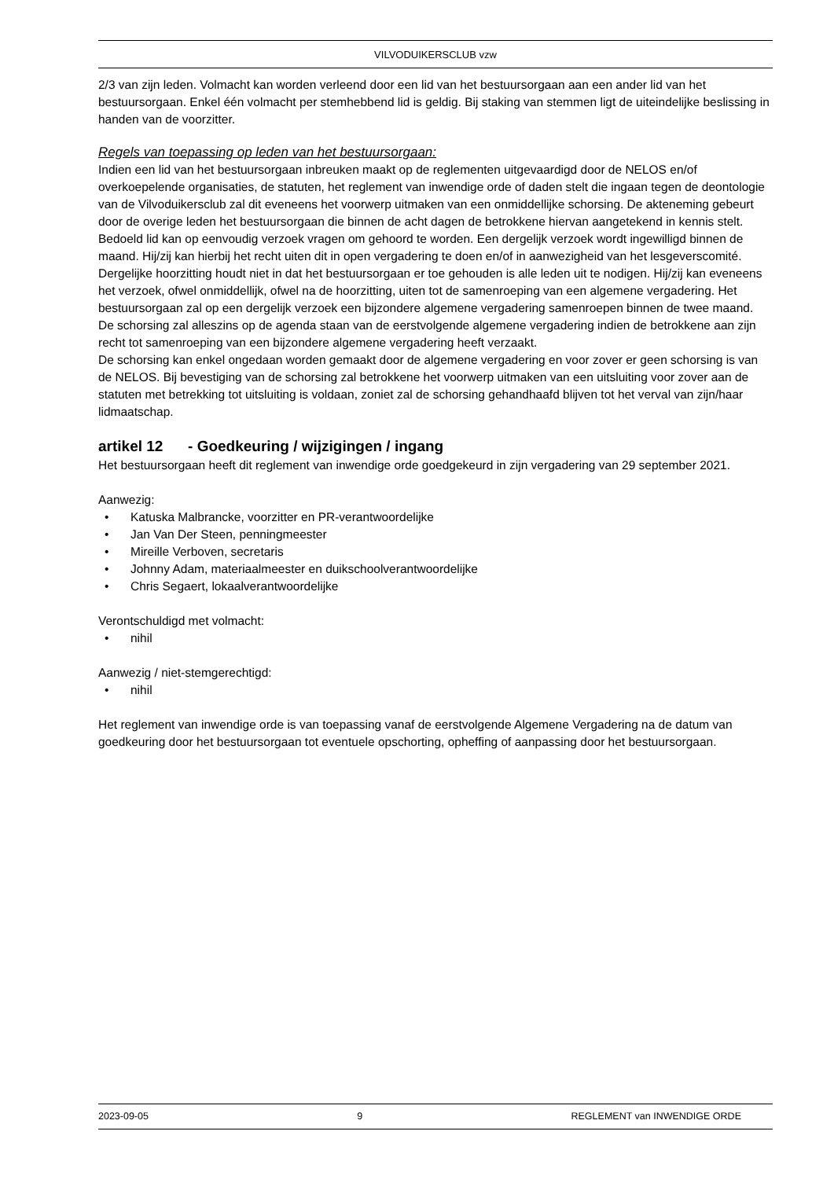VILVODUIKERSCLUB vzw
2/3 van zijn leden. Volmacht kan worden verleend door een lid van het bestuursorgaan aan een ander lid van het bestuursorgaan. Enkel één volmacht per stemhebbend lid is geldig. Bij staking van stemmen ligt de uiteindelijke beslissing in handen van de voorzitter.
Regels van toepassing op leden van het bestuursorgaan:
Indien een lid van het bestuursorgaan inbreuken maakt op de reglementen uitgevaardigd door de NELOS en/of overkoepelende organisaties, de statuten, het reglement van inwendige orde of daden stelt die ingaan tegen de deontologie van de Vilvoduikersclub zal dit eveneens het voorwerp uitmaken van een onmiddellijke schorsing. De akteneming gebeurt door de overige leden het bestuursorgaan die binnen de acht dagen de betrokkene hiervan aangetekend in kennis stelt. Bedoeld lid kan op eenvoudig verzoek vragen om gehoord te worden. Een dergelijk verzoek wordt ingewilligd binnen de maand. Hij/zij kan hierbij het recht uiten dit in open vergadering te doen en/of in aanwezigheid van het lesgeverscomité. Dergelijke hoorzitting houdt niet in dat het bestuursorgaan er toe gehouden is alle leden uit te nodigen. Hij/zij kan eveneens het verzoek, ofwel onmiddellijk, ofwel na de hoorzitting, uiten tot de samenroeping van een algemene vergadering. Het bestuursorgaan zal op een dergelijk verzoek een bijzondere algemene vergadering samenroepen binnen de twee maand.
De schorsing zal alleszins op de agenda staan van de eerstvolgende algemene vergadering indien de betrokkene aan zijn recht tot samenroeping van een bijzondere algemene vergadering heeft verzaakt.
De schorsing kan enkel ongedaan worden gemaakt door de algemene vergadering en voor zover er geen schorsing is van de NELOS. Bij bevestiging van de schorsing zal betrokkene het voorwerp uitmaken van een uitsluiting voor zover aan de statuten met betrekking tot uitsluiting is voldaan, zoniet zal de schorsing gehandhaafd blijven tot het verval van zijn/haar lidmaatschap.
artikel 12 - Goedkeuring / wijzigingen / ingang
Het bestuursorgaan heeft dit reglement van inwendige orde goedgekeurd in zijn vergadering van 29 september 2021.
Aanwezig:
• Katuska Malbrancke, voorzitter en PR-verantwoordelijke
• Jan Van Der Steen, penningmeester
• Mireille Verboven, secretaris
• Johnny Adam, materiaalmeester en duikschoolverantwoordelijke
• Chris Segaert, lokaalverantwoordelijke
Verontschuldigd met volmacht:
• nihil
Aanwezig / niet-stemgerechtigd:
• nihil
Het reglement van inwendige orde is van toepassing vanaf de eerstvolgende Algemene Vergadering na de datum van goedkeuring door het bestuursorgaan tot eventuele opschorting, opheffing of aanpassing door het bestuursorgaan.
2023-09-05 9 REGLEMENT van INWENDIGE ORDE